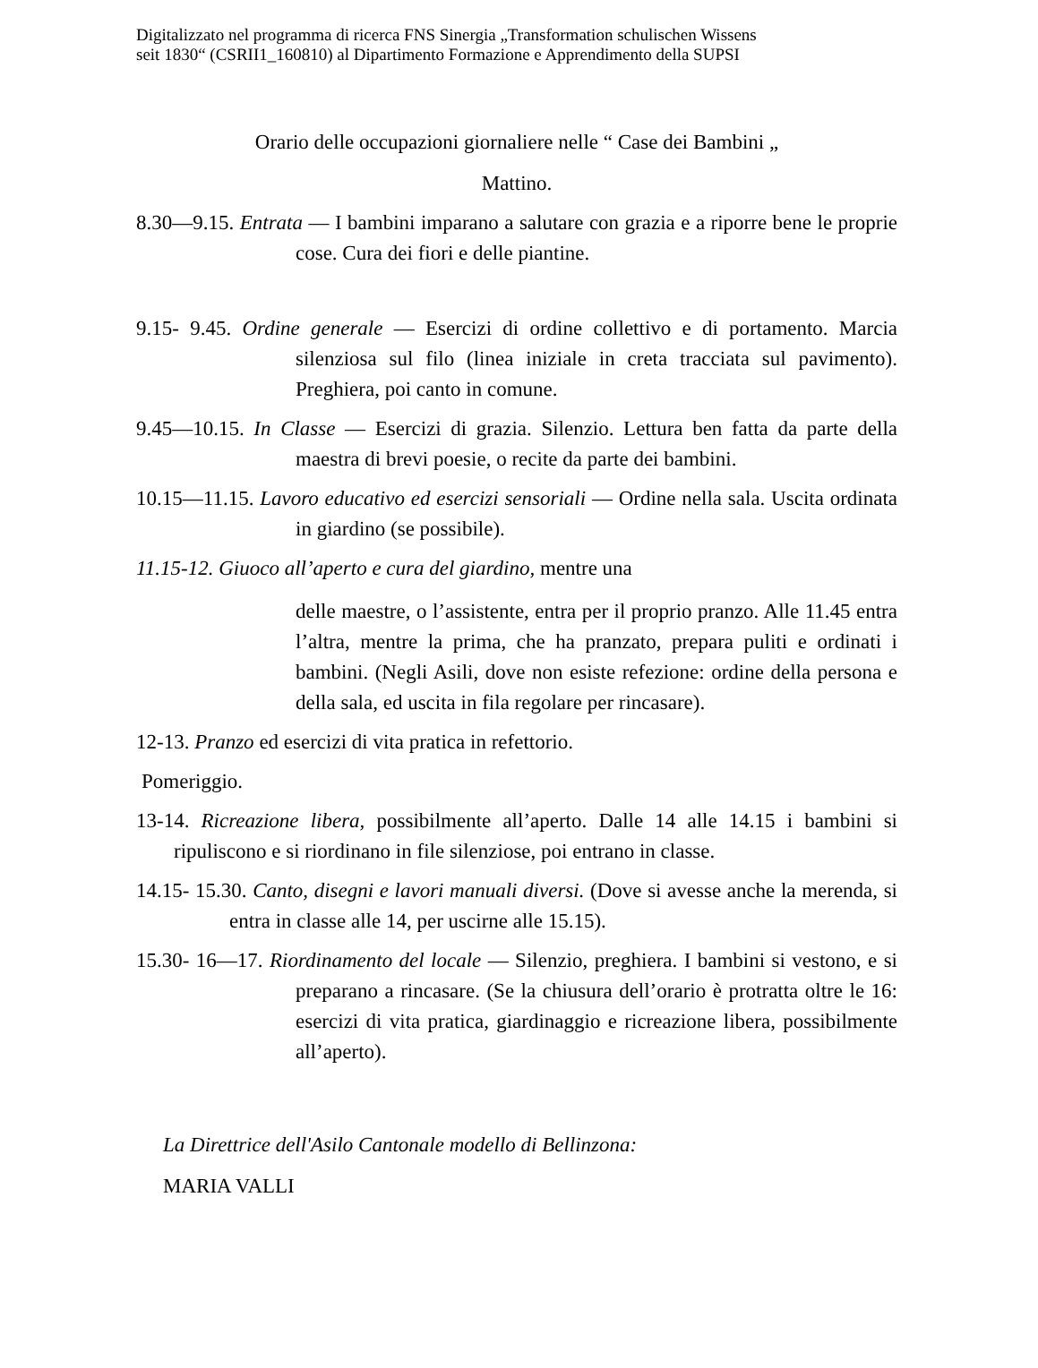Digitalizzato nel programma di ricerca FNS Sinergia „Transformation schulischen Wissens
seit 1830“ (CSRII1_160810) al Dipartimento Formazione e Apprendimento della SUPSI
Orario delle occupazioni giornaliere nelle “ Case dei Bambini „
Mattino.
8.30—9.15. Entrata — I bambini imparano a salutare con grazia e a riporre bene le proprie cose. Cura dei fiori e delle piantine.
9.15- 9.45. Ordine generale — Esercizi di ordine collettivo e di portamento. Marcia silenziosa sul filo (linea iniziale in creta tracciata sul pavimento). Preghiera, poi canto in comune.
9.45—10.15. In Classe — Esercizi di grazia. Silenzio. Lettura ben fatta da parte della maestra di brevi poesie, o recite da parte dei bambini.
10.15—11.15. Lavoro educativo ed esercizi sensoriali — Ordine nella sala. Uscita ordinata in giardino (se possibile).
11.15-12. Giuoco all’aperto e cura del giardino, mentre una
delle maestre, o l’assistente, entra per il proprio pranzo. Alle 11.45 entra l’altra, mentre la prima, che ha pranzato, prepara puliti e ordinati i bambini. (Negli Asili, dove non esiste refezione: ordine della persona e della sala, ed uscita in fila regolare per rincasare).
12-13. Pranzo ed esercizi di vita pratica in refettorio.
Pomeriggio.
13-14. Ricreazione libera, possibilmente all’aperto. Dalle 14 alle 14.15 i bambini si ripuliscono e si riordinano in file silenziose, poi entrano in classe.
14.15- 15.30. Canto, disegni e lavori manuali diversi. (Dove si avesse anche la merenda, si entra in classe alle 14, per uscirne alle 15.15).
15.30- 16—17. Riordinamento del locale — Silenzio, preghiera. I bambini si vestono, e si preparano a rincasare. (Se la chiusura dell’orario è protratta oltre le 16: esercizi di vita pratica, giardinaggio e ricreazione libera, possibilmente all’aperto).
La Direttrice dell'Asilo Cantonale modello di Bellinzona:
MARIA VALLI